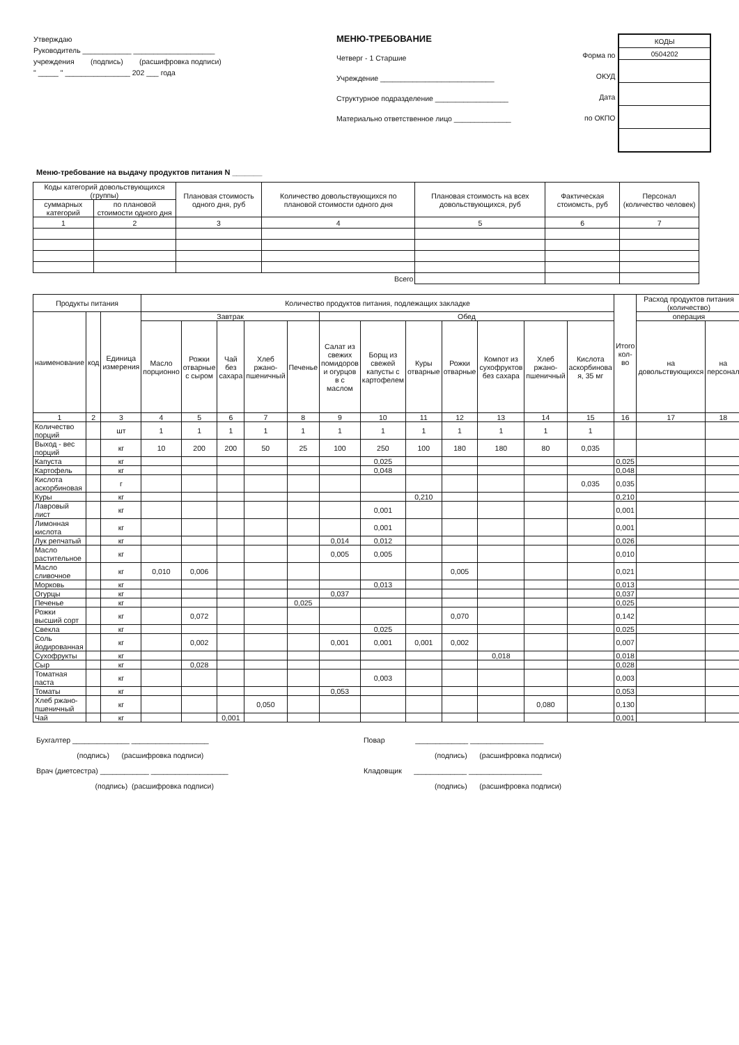Утверждаю
Руководитель ____________ ____________________
учреждения (подпись) (расшифровка подписи)
" _____ " ________________ 202 ___ года
МЕНЮ-ТРЕБОВАНИЕ
Четверг - 1 Старшие
Учреждение ____________________________
Структурное подразделение __________________
Материально ответственное лицо ______________
Форма по ОКУД
Дата
по ОКПО
| КОДЫ |
| 0504202 |
Меню-требование на выдачу продуктов питания N _______
| Коды категорий довольствующихся (группы) | | Плановая стоимость одного дня, руб | Количество довольствующихся по плановой стоимости одного дня | Плановая стоимость на всех довольствующихся, руб | Фактическая стоиомсть, руб | Персонал (количество человек) |
| --- | --- | --- | --- | --- | --- | --- |
| суммарных категорий | по плановой стоимости одного дня | | | | | |
| 1 | 2 | 3 | 4 | 5 | 6 | 7 |
| Всего | | | | | | |
| Продукты питания | | | Количество продуктов питания, подлежащих закладке | | | | | | | | | | | | Итого кол-во | Расход продуктов питания (количество) | |
| --- | --- | --- | --- | --- | --- | --- | --- | --- | --- | --- | --- | --- | --- | --- | --- | --- | --- |
| наименование | код | Единица измерения | Завтрак | | | | | Обед | | | | | | | | операция | |
| | | | Масло порционно | Рожки отварные с сыром | Чай без сахара | Хлеб ржано-пшеничный | Печенье | Салат из свежих помидоров и огурцов в с маслом | Борщ из свежей капусты с картофелем | Куры отварные | Рожки отварные | Компот из сухофруктов без сахара | Хлеб ржано-пшеничный | Кислота аскорбинова я, 35 мг | | на довольствующихся | на персонал |
| 1 | 2 | 3 | 4 | 5 | 6 | 7 | 8 | 9 | 10 | 11 | 12 | 13 | 14 | 15 | 16 | 17 | 18 |
| Количество порций | | шт | 1 | 1 | 1 | 1 | 1 | 1 | 1 | 1 | 1 | 1 | 1 | 1 | | | |
| Выход - вес порций | | кг | 10 | 200 | 200 | 50 | 25 | 100 | 250 | 100 | 180 | 180 | 80 | 0,035 | | | |
| Капуста | | кг | | | | | | | 0,025 | | | | | | 0,025 | | |
| Картофель | | кг | | | | | | | 0,048 | | | | | | 0,048 | | |
| Кислота аскорбиновая | | г | | | | | | | | | | | | 0,035 | 0,035 | | |
| Куры | | кг | | | | | | | | 0,210 | | | | | 0,210 | | |
| Лавровый лист | | кг | | | | | | | 0,001 | | | | | | 0,001 | | |
| Лимонная кислота | | кг | | | | | | | 0,001 | | | | | | 0,001 | | |
| Лук репчатый | | кг | | | | | | 0,014 | 0,012 | | | | | | 0,026 | | |
| Масло растительное | | кг | | | | | | 0,005 | 0,005 | | | | | | 0,010 | | |
| Масло сливочное | | кг | 0,010 | 0,006 | | | | | | | 0,005 | | | | 0,021 | | |
| Морковь | | кг | | | | | | | 0,013 | | | | | | 0,013 | | |
| Огурцы | | кг | | | | | | 0,037 | | | | | | | 0,037 | | |
| Печенье | | кг | | | | | 0,025 | | | | | | | | 0,025 | | |
| Рожки высший сорт | | кг | | 0,072 | | | | | | | 0,070 | | | | 0,142 | | |
| Свекла | | кг | | | | | | | 0,025 | | | | | | 0,025 | | |
| Соль йодированная | | кг | | 0,002 | | | | 0,001 | 0,001 | 0,001 | 0,002 | | | | 0,007 | | |
| Сухофрукты | | кг | | | | | | | | | | 0,018 | | | 0,018 | | |
| Сыр | | кг | | 0,028 | | | | | | | | | | | 0,028 | | |
| Томатная паста | | кг | | | | | | | 0,003 | | | | | | 0,003 | | |
| Томаты | | кг | | | | | | 0,053 | | | | | | | 0,053 | | |
| Хлеб ржано-пшеничный | | кг | | | | 0,050 | | | | | | | 0,080 | | 0,130 | | |
| Чай | | кг | | | 0,001 | | | | | | | | | | 0,001 | | |
Бухгалтер ______________ ___________________
(подпись) (расшифровка подписи)
Врач (диетсестра) ____________ ___________________
(подпись) (расшифровка подписи)
Повар _____________ __________________
(подпись) (расшифровка подписи)
Кладовщик _____________ __________________
(подпись) (расшифровка подписи)